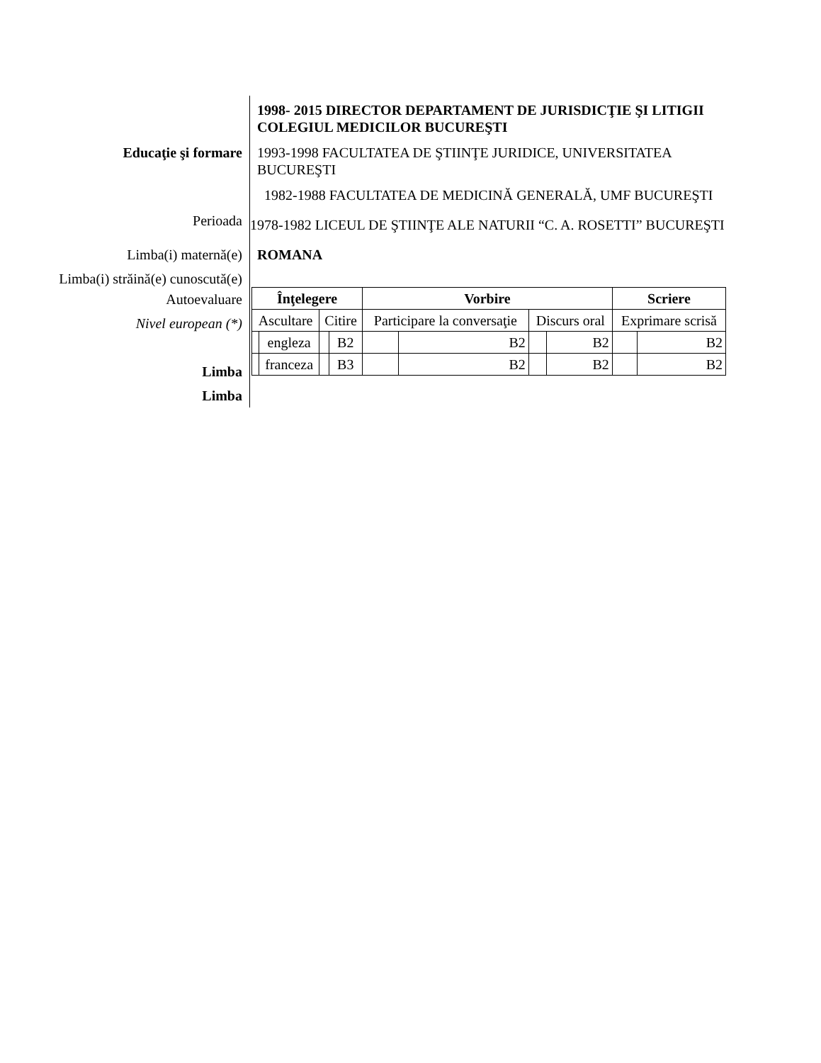1998- 2015 DIRECTOR DEPARTAMENT DE JURISDICŢIE ŞI LITIGII COLEGIUL MEDICILOR BUCUREŞTI
Educaţie şi formare 1993-1998 FACULTATEA DE ŞTIINŢE JURIDICE, UNIVERSITATEA BUCUREŞTI
1982-1988 FACULTATEA DE MEDICINĂ GENERALĂ, UMF BUCUREŞTI
Perioada
1978-1982 LICEUL DE ŞTIINŢE ALE NATURII “C. A. ROSETTI” BUCUREŞTI
Limba(i) maternă(e) ROMANA
Limba(i) străină(e) cunoscută(e)
Autoevaluare
Nivel european (*)
Limba
Limba
| Înţelegere | | | | Vorbire | | | | Scriere | |
| Ascultare | | Citire | | Participare la conversaţie | | Discurs oral | | Exprimare scrisă | |
| | engleza | | B2 | | B2 | | B2 | | B2 |
| | franceza | | B3 | | B2 | | B2 | | B2 |